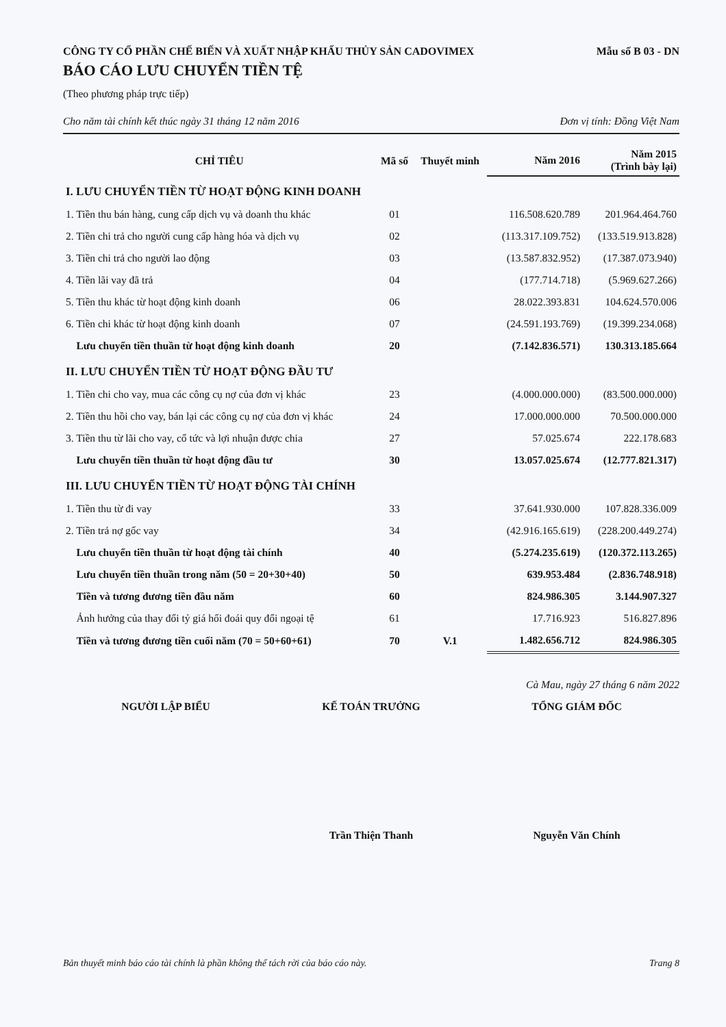CÔNG TY CỔ PHẦN CHẾ BIẾN VÀ XUẤT NHẬP KHẨU THỦY SẢN CADOVIMEX Mẫu số B 03 - DN
BÁO CÁO LƯU CHUYỂN TIỀN TỆ
(Theo phương pháp trực tiếp)
Cho năm tài chính kết thúc ngày 31 tháng 12 năm 2016 Đơn vị tính: Đồng Việt Nam
| CHỈ TIÊU | Mã số | Thuyết minh | Năm 2016 | Năm 2015 (Trình bày lại) |
| --- | --- | --- | --- | --- |
| I. LƯU CHUYỂN TIỀN TỪ HOẠT ĐỘNG KINH DOANH | | | | |
| 1. Tiền thu bán hàng, cung cấp dịch vụ và doanh thu khác | 01 | | 116.508.620.789 | 201.964.464.760 |
| 2. Tiền chi trả cho người cung cấp hàng hóa và dịch vụ | 02 | | (113.317.109.752) | (133.519.913.828) |
| 3. Tiền chi trả cho người lao động | 03 | | (13.587.832.952) | (17.387.073.940) |
| 4. Tiền lãi vay đã trả | 04 | | (177.714.718) | (5.969.627.266) |
| 5. Tiền thu khác từ hoạt động kinh doanh | 06 | | 28.022.393.831 | 104.624.570.006 |
| 6. Tiền chi khác từ hoạt động kinh doanh | 07 | | (24.591.193.769) | (19.399.234.068) |
| Lưu chuyển tiền thuần từ hoạt động kinh doanh | 20 | | (7.142.836.571) | 130.313.185.664 |
| II. LƯU CHUYỂN TIỀN TỪ HOẠT ĐỘNG ĐẦU TƯ | | | | |
| 1. Tiền chi cho vay, mua các công cụ nợ của đơn vị khác | 23 | | (4.000.000.000) | (83.500.000.000) |
| 2. Tiền thu hồi cho vay, bán lại các công cụ nợ của đơn vị khác | 24 | | 17.000.000.000 | 70.500.000.000 |
| 3. Tiền thu từ lãi cho vay, cổ tức và lợi nhuận được chia | 27 | | 57.025.674 | 222.178.683 |
| Lưu chuyển tiền thuần từ hoạt động đầu tư | 30 | | 13.057.025.674 | (12.777.821.317) |
| III. LƯU CHUYỂN TIỀN TỪ HOẠT ĐỘNG TÀI CHÍNH | | | | |
| 1. Tiền thu từ đi vay | 33 | | 37.641.930.000 | 107.828.336.009 |
| 2. Tiền trả nợ gốc vay | 34 | | (42.916.165.619) | (228.200.449.274) |
| Lưu chuyển tiền thuần từ hoạt động tài chính | 40 | | (5.274.235.619) | (120.372.113.265) |
| Lưu chuyển tiền thuần trong năm (50 = 20+30+40) | 50 | | 639.953.484 | (2.836.748.918) |
| Tiền và tương đương tiền đầu năm | 60 | | 824.986.305 | 3.144.907.327 |
| Ảnh hưởng của thay đổi tỷ giá hối đoái quy đổi ngoại tệ | 61 | | 17.716.923 | 516.827.896 |
| Tiền và tương đương tiền cuối năm (70 = 50+60+61) | 70 | V.1 | 1.482.656.712 | 824.986.305 |
Cà Mau, ngày 27 tháng 6 năm 2022
NGƯỜI LẬP BIỂU KẾ TOÁN TRƯỞNG TỔNG GIÁM ĐỐC
Trần Thiện Thanh Nguyễn Văn Chính
Bản thuyết minh báo cáo tài chính là phần không thể tách rời của báo cáo này. Trang 8